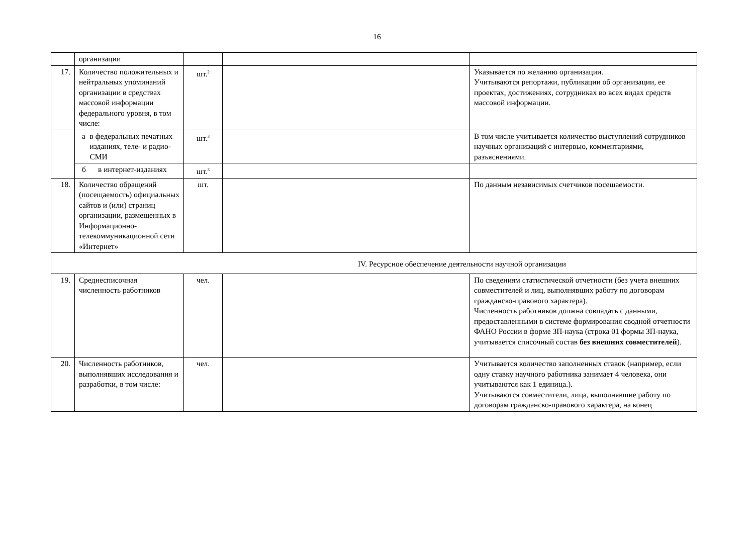16
| | организации | | | |
| 17. | Количество положительных и нейтральных упоминаний организации в средствах массовой информации федерального уровня, в том числе: | шт.<sup>2</sup> | | Указывается по желанию организации. Учитываются репортажи, публикации об организации, ее проектах, достижениях, сотрудниках во всех видах средств массовой информации. |
| | а в федеральных печатных изданиях, теле- и радио- СМИ | шт.<sup>3</sup> | | В том числе учитывается количество выступлений сотрудников научных организаций с интервью, комментариями, разъяснениями. |
| | б в интернет-изданиях | шт.<sup>3</sup> | | |
| 18. | Количество обращений (посещаемость) официальных сайтов и (или) страниц организации, размещенных в Информационно-телекоммуникационной сети «Интернет» | шт. | | По данным независимых счетчиков посещаемости. |
| IV. Ресурсное обеспечение деятельности научной организации | | | | |
| 19. | Среднесписочная численность работников | чел. | | По сведениям статистической отчетности (без учета внешних совместителей и лиц, выполнявших работу по договорам гражданско-правового характера). Численность работников должна совпадать с данными, предоставленными в системе формирования сводной отчетности ФАНО России в форме ЗП-наука (строка 01 формы ЗП-наука, учитывается списочный состав без внешних совместителей ). |
| 20. | Численность работников, выполнявших исследования и разработки, в том числе: | чел. | | Учитывается количество заполненных ставок (например, если одну ставку научного работника занимает 4 человека, они учитываются как 1 единица.). Учитываются совместители, лица, выполнявшие работу по договорам гражданско-правового характера, на конец |